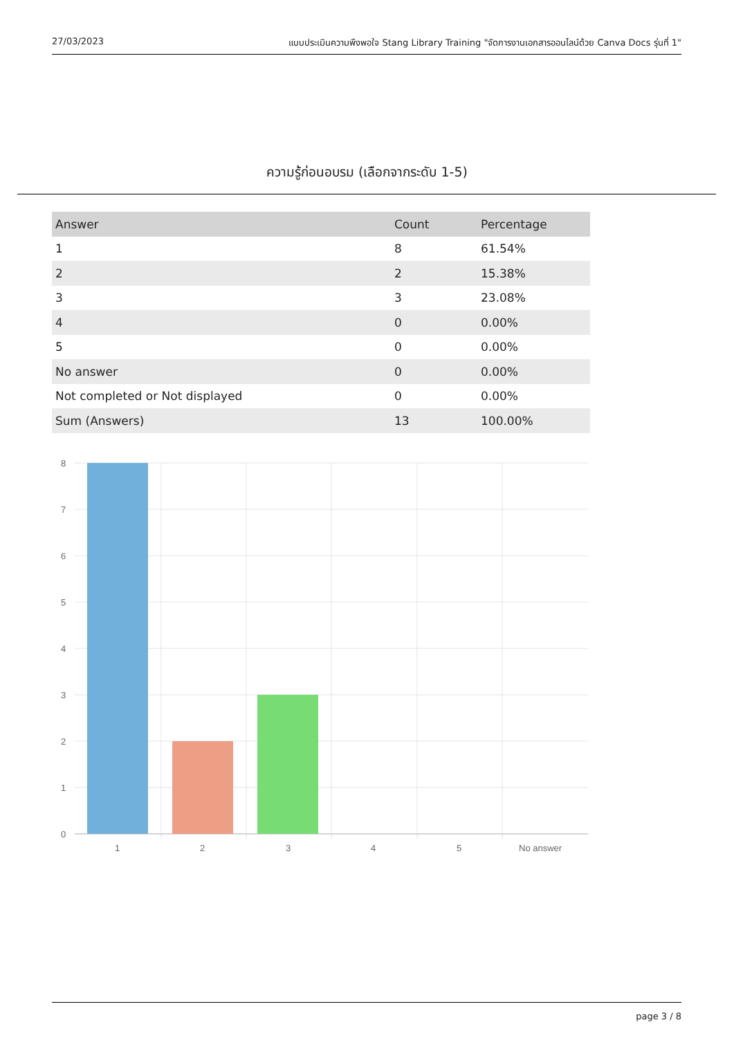27/03/2023 แบบประเมินความพึงพอใจ Stang Library Training "จัดการงานเอกสารออนไลน์ด้วย Canva Docs รุ่นที่ 1"
ความรู้ก่อนอบรม (เลือกจากระดับ 1-5)
| Answer | Count | Percentage |
| --- | --- | --- |
| 1 | 8 | 61.54% |
| 2 | 2 | 15.38% |
| 3 | 3 | 23.08% |
| 4 | 0 | 0.00% |
| 5 | 0 | 0.00% |
| No answer | 0 | 0.00% |
| Not completed or Not displayed | 0 | 0.00% |
| Sum (Answers) | 13 | 100.00% |
8
7
6
5
4
3
2
1
0
1
2
3
4
5
No answer
page 3 / 8